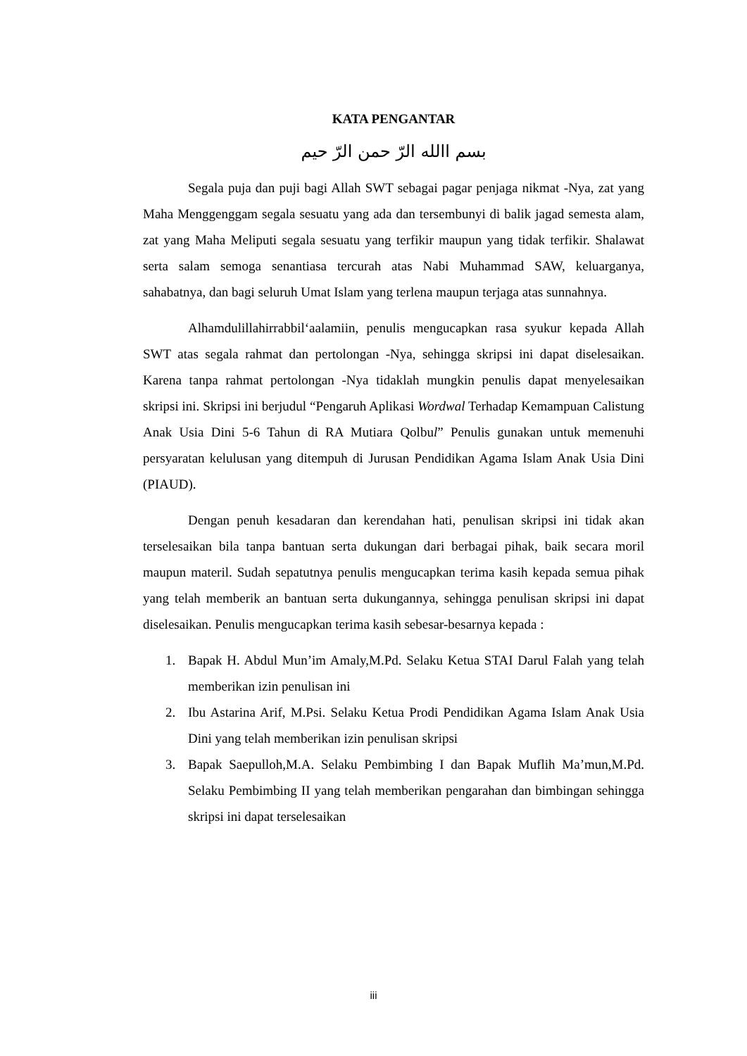KATA PENGANTAR
بسم االله الرّ حمن الرّ حيم
Segala puja dan puji bagi Allah SWT sebagai pagar penjaga nikmat -Nya, zat yang Maha Menggenggam segala sesuatu yang ada dan tersembunyi di balik jagad semesta alam, zat yang Maha Meliputi segala sesuatu yang terfikir maupun yang tidak terfikir. Shalawat serta salam semoga senantiasa tercurah atas Nabi Muhammad SAW, keluarganya, sahabatnya, dan bagi seluruh Umat Islam yang terlena maupun terjaga atas sunnahnya.
Alhamdulillahirrabbil‘aalamiin, penulis mengucapkan rasa syukur kepada Allah SWT atas segala rahmat dan pertolongan -Nya, sehingga skripsi ini dapat diselesaikan. Karena tanpa rahmat pertolongan -Nya tidaklah mungkin penulis dapat menyelesaikan skripsi ini. Skripsi ini berjudul “Pengaruh Aplikasi Wordwal Terhadap Kemampuan Calistung Anak Usia Dini 5-6 Tahun di RA Mutiara Qolbul” Penulis gunakan untuk memenuhi persyaratan kelulusan yang ditempuh di Jurusan Pendidikan Agama Islam Anak Usia Dini (PIAUD).
Dengan penuh kesadaran dan kerendahan hati, penulisan skripsi ini tidak akan terselesaikan bila tanpa bantuan serta dukungan dari berbagai pihak, baik secara moril maupun materil. Sudah sepatutnya penulis mengucapkan terima kasih kepada semua pihak yang telah memberik an bantuan serta dukungannya, sehingga penulisan skripsi ini dapat diselesaikan. Penulis mengucapkan terima kasih sebesar-besarnya kepada :
1. Bapak H. Abdul Mun’im Amaly,M.Pd. Selaku Ketua STAI Darul Falah yang telah memberikan izin penulisan ini
2. Ibu Astarina Arif, M.Psi. Selaku Ketua Prodi Pendidikan Agama Islam Anak Usia Dini yang telah memberikan izin penulisan skripsi
3. Bapak Saepulloh,M.A. Selaku Pembimbing I dan Bapak Muflih Ma’mun,M.Pd. Selaku Pembimbing II yang telah memberikan pengarahan dan bimbingan sehingga skripsi ini dapat terselesaikan
iii